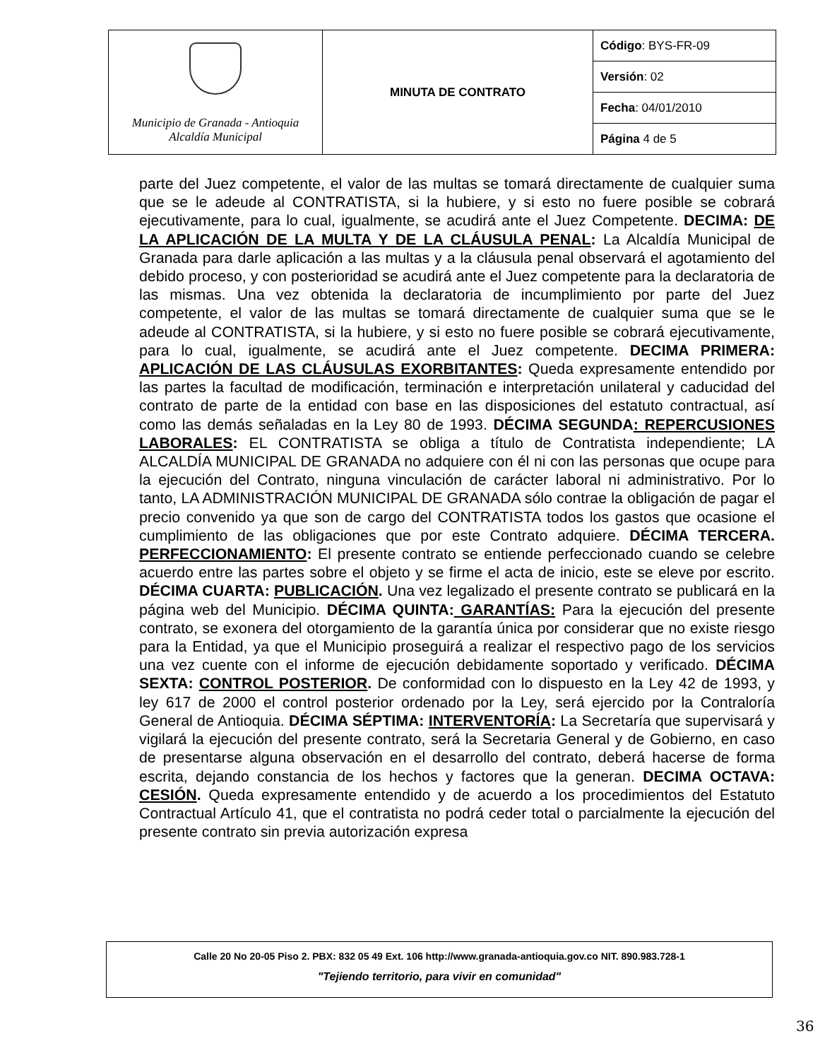| Municipio de Granada - Antioquia Alcaldía Municipal | MINUTA DE CONTRATO | Código : BYS-FR-09 |
| | | Versión : 02 |
| | | Fecha : 04/01/2010 |
| | | Página 4 de 5 |
parte del Juez competente, el valor de las multas se tomará directamente de cualquier suma que se le adeude al CONTRATISTA, si la hubiere, y si esto no fuere posible se cobrará ejecutivamente, para lo cual, igualmente, se acudirá ante el Juez Competente. DECIMA: DE LA APLICACIÓN DE LA MULTA Y DE LA CLÁUSULA PENAL: La Alcaldía Municipal de Granada para darle aplicación a las multas y a la cláusula penal observará el agotamiento del debido proceso, y con posterioridad se acudirá ante el Juez competente para la declaratoria de las mismas. Una vez obtenida la declaratoria de incumplimiento por parte del Juez competente, el valor de las multas se tomará directamente de cualquier suma que se le adeude al CONTRATISTA, si la hubiere, y si esto no fuere posible se cobrará ejecutivamente, para lo cual, igualmente, se acudirá ante el Juez competente. DECIMA PRIMERA: APLICACIÓN DE LAS CLÁUSULAS EXORBITANTES: Queda expresamente entendido por las partes la facultad de modificación, terminación e interpretación unilateral y caducidad del contrato de parte de la entidad con base en las disposiciones del estatuto contractual, así como las demás señaladas en la Ley 80 de 1993. DÉCIMA SEGUNDA: REPERCUSIONES LABORALES: EL CONTRATISTA se obliga a título de Contratista independiente; LA ALCALDÍA MUNICIPAL DE GRANADA no adquiere con él ni con las personas que ocupe para la ejecución del Contrato, ninguna vinculación de carácter laboral ni administrativo. Por lo tanto, LA ADMINISTRACIÓN MUNICIPAL DE GRANADA sólo contrae la obligación de pagar el precio convenido ya que son de cargo del CONTRATISTA todos los gastos que ocasione el cumplimiento de las obligaciones que por este Contrato adquiere. DÉCIMA TERCERA. PERFECCIONAMIENTO: El presente contrato se entiende perfeccionado cuando se celebre acuerdo entre las partes sobre el objeto y se firme el acta de inicio, este se eleve por escrito. DÉCIMA CUARTA: PUBLICACIÓN. Una vez legalizado el presente contrato se publicará en la página web del Municipio. DÉCIMA QUINTA: GARANTÍAS: Para la ejecución del presente contrato, se exonera del otorgamiento de la garantía única por considerar que no existe riesgo para la Entidad, ya que el Municipio proseguirá a realizar el respectivo pago de los servicios una vez cuente con el informe de ejecución debidamente soportado y verificado. DÉCIMA SEXTA: CONTROL POSTERIOR. De conformidad con lo dispuesto en la Ley 42 de 1993, y ley 617 de 2000 el control posterior ordenado por la Ley, será ejercido por la Contraloría General de Antioquia. DÉCIMA SÉPTIMA: INTERVENTORÍA: La Secretaría que supervisará y vigilará la ejecución del presente contrato, será la Secretaria General y de Gobierno, en caso de presentarse alguna observación en el desarrollo del contrato, deberá hacerse de forma escrita, dejando constancia de los hechos y factores que la generan. DECIMA OCTAVA: CESIÓN. Queda expresamente entendido y de acuerdo a los procedimientos del Estatuto Contractual Artículo 41, que el contratista no podrá ceder total o parcialmente la ejecución del presente contrato sin previa autorización expresa
Calle 20 No 20-05 Piso 2. PBX: 832 05 49 Ext. 106 http://www.granada-antioquia.gov.co NIT. 890.983.728-1
"Tejiendo territorio, para vivir en comunidad"
36